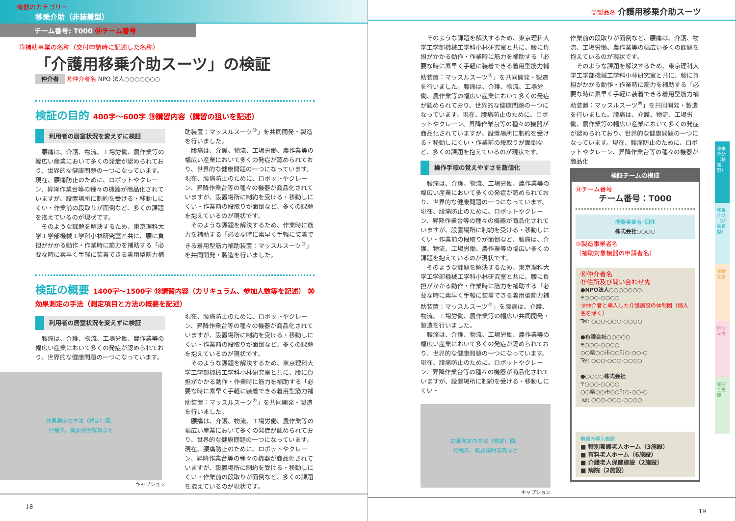機器のカテゴリー
移乗介助（非装着型）
チーム番号: T000 ⑭チーム番号
⑮補助事業の名称（交付申請時に記述した名称）
「介護用移乗介助スーツ」の検証
仲介者 ⑯仲介者名 NPO 法人○○○○○○○
検証の目的 400字〜600字 ⑲講習内容（講習の狙いを記述）
利用者の居室状況を変えずに検証
　腰痛は、介護、物流、工場労働、農作業等の幅広い産業において多くの発症が認められており、世界的な健康問題の一つになっています。現在、腰痛防止のために、ロボットやクレーン、昇降作業台等の種々の機器が商品化されていますが、設置場所に制約を受ける・移動しにくい・作業前の段取りが面倒など、多くの課題を抱えているのが現状です。
　そのような課題を解決するため、東京理科大学工学部機械工学科小林研究室と共に、腰に負担がかかる動作・作業時に筋力を補助する「必要な時に素早く手軽に装着できる着用型筋力補
助装置：マッスルスーツ<sup>®</sup>」を共同開発・製造を行いました。
　腰痛は、介護、物流、工場労働、農作業等の幅広い産業において多くの発症が認められており、世界的な健康問題の一つになっています。現在、腰痛防止のために、ロボットやクレーン、昇降作業台等の種々の機器が商品化されていますが、設置場所に制約を受ける・移動しにくい・作業前の段取りが面倒など、多くの課題を抱えているのが現状です。
　そのような課題を解決するため、作業時に筋力を補助する「必要な時に素早く手軽に装着できる着用型筋力補助装置：マッスルスーツ<sup>®</sup>」を共同開発・製造を行いました。
検証の概要 1400字〜1500字 ⑲講習内容（カリキュラム、参加人数等を記述） ⑳効果測定の手法（測定項目と方法の概要を記述）
利用者の居室状況を変えずに検証
　腰痛は、介護、物流、工場労働、農作業等の幅広い産業において多くの発症が認められており、世界的な健康問題の一つになっています。
効果測定の方法（想定）図、
行程表、概要説明写真など
キャプション
現在、腰痛防止のために、ロボットやクレーン、昇降作業台等の種々の機器が商品化されていますが、設置場所に制約を受ける・移動しにくい・作業前の段取りが面倒など、多くの課題を抱えているのが現状です。
　そのような課題を解決するため、東京理科大学工学部機械工学科小林研究室と共に、腰に負担がかかる動作・作業時に筋力を補助する「必要な時に素早く手軽に装着できる着用型筋力補助装置：マッスルスーツ<sup>®</sup>」を共同開発・製造を行いました。
　腰痛は、介護、物流、工場労働、農作業等の幅広い産業において多くの発症が認められており、世界的な健康問題の一つになっています。現在、腰痛防止のために、ロボットやクレーン、昇降作業台等の種々の機器が商品化されていますが、設置場所に制約を受ける・移動しにくい・作業前の段取りが面倒など、多くの課題を抱えているのが現状です。
18
①製品名 介護用移乗介助スーツ
　そのような課題を解決するため、東京理科大学工学部機械工学科小林研究室と共に、腰に負担がかかる動作・作業時に筋力を補助する「必要な時に素早く手軽に装着できる着用型筋力補助装置：マッスルスーツ<sup>®</sup>」を共同開発・製造を行いました。腰痛は、介護、物流、工場労働、農作業等の幅広い産業において多くの発症が認められており、世界的な健康問題の一つになっています。現在、腰痛防止のために、ロボットやクレーン、昇降作業台等の種々の機器が商品化されていますが、設置場所に制約を受ける・移動しにくい・作業前の段取りが面倒など、多くの課題を抱えているのが現状です。
操作手順の覚えやすさを数値化
　腰痛は、介護、物流、工場労働、農作業等の幅広い産業において多くの発症が認められており、世界的な健康問題の一つになっています。現在、腰痛防止のために、ロボットやクレーン、昇降作業台等の種々の機器が商品化されていますが、設置場所に制約を受ける・移動しにくい・作業前の段取りが面倒など、腰痛は、介護、物流、工場労働、農作業等の幅広い多くの課題を抱えているのが現状です。
　そのような課題を解決するため、東京理科大学工学部機械工学科小林研究室と共に、腰に負担がかかる動作・作業時に筋力を補助する「必要な時に素早く手軽に装着できる着用型筋力補助装置：マッスルスーツ<sup>®</sup>」を腰痛は、介護、物流、工場労働、農作業等の幅広い共同開発・製造を行いました。
　腰痛は、介護、物流、工場労働、農作業等の幅広い産業において多くの発症が認められており、世界的な健康問題の一つになっています。現在、腰痛防止のために、ロボットやクレーン、昇降作業台等の種々の機器が商品化されていますが、設置場所に制約を受ける・移動しにくい・
効果測定の方法（想定）図、
行程表、概要説明写真など
キャプション
作業前の段取りが面倒など、腰痛は、介護、物流、工場労働、農作業等の幅広い多くの課題を抱えているのが現状です。
　そのような課題を解決するため、東京理科大学工学部機械工学科小林研究室と共に、腰に負担がかかる動作・作業時に筋力を補助する「必要な時に素早く手軽に装着できる着用型筋力補助装置：マッスルスーツ<sup>®</sup>」を共同開発・製造を行いました。腰痛は、介護、物流、工場労働、農作業等の幅広い産業において多くの発症が認められており、世界的な健康問題の一つになっています。現在、腰痛防止のために、ロボットやクレーン、昇降作業台等の種々の機器が商品化
検証チームの構成
⑭チーム番号
チーム番号：T000
機器事業者･団体
株式会社○○○○
③製造事業者名
（補助対象機器の申請者名）
⑯仲介者名
⑰住所及び問い合わせ先
●NPO法人○○○○○○○
〒○○○-○○○○
⑱仲介者と導入した介護施設の体制図（個人名を除く）
Tel: ○○○-○○○-○○○○
●有限会社○○○○○
〒○○○-○○○○
○○県○○市○○町○-○○-○
Tel: ○○○-○○○-○○○○
●○○○○株式会社
〒○○○-○○○○
○○県○○市○○町○-○○-○
Tel: ○○○-○○○-○○○○
機器の導入施設
■ 特別養護老人ホーム（3施設）
■ 有料老人ホーム（6施設）
■ 介護老人保健施設（2施設）
■ 病院（2施設）
移乗介助（装着型）
移乗介助（非装着型）
移動支援
排泄支援
見守り支援
19